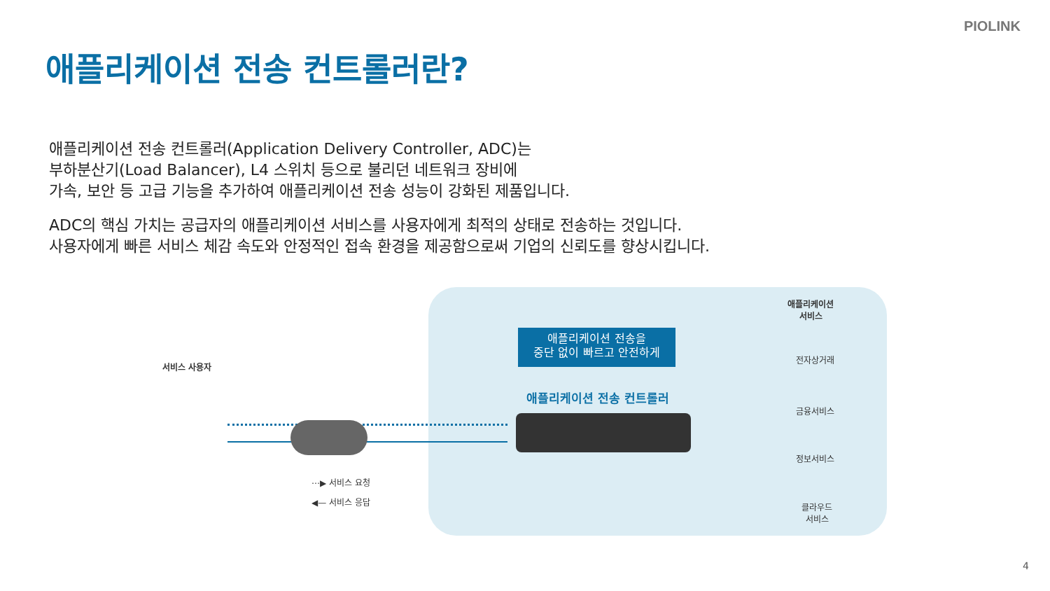PIOLINK
애플리케이션 전송 컨트롤러란?
애플리케이션 전송 컨트롤러(Application Delivery Controller, ADC)는
부하분산기(Load Balancer), L4 스위치 등으로 불리던 네트워크 장비에
가속, 보안 등 고급 기능을 추가하여 애플리케이션 전송 성능이 강화된 제품입니다.
ADC의 핵심 가치는 공급자의 애플리케이션 서비스를 사용자에게 최적의 상태로 전송하는 것입니다.
사용자에게 빠른 서비스 체감 속도와 안정적인 접속 환경을 제공함으로써 기업의 신뢰도를 향상시킵니다.
서비스 사용자
애플리케이션 전송을
중단 없이 빠르고 안전하게
애플리케이션 전송 컨트롤러
⋯▶ 서비스 요청
◀— 서비스 응답
애플리케이션
서비스
전자상거래
금융서비스
정보서비스
클라우드
서비스
4